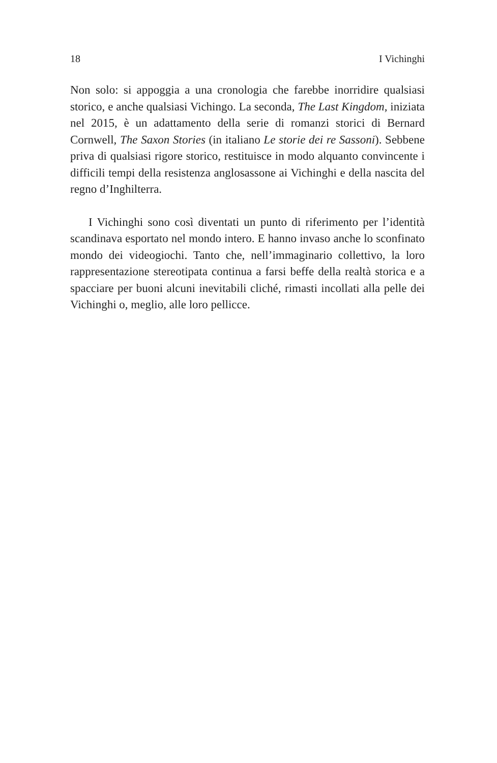18 I Vichinghi
Non solo: si appoggia a una cronologia che farebbe inorridire qualsiasi storico, e anche qualsiasi Vichingo. La seconda, The Last Kingdom, iniziata nel 2015, è un adattamento della serie di romanzi storici di Bernard Cornwell, The Saxon Stories (in italiano Le storie dei re Sassoni). Sebbene priva di qualsiasi rigore storico, restituisce in modo alquanto convincente i difficili tempi della resistenza anglosassone ai Vichinghi e della nascita del regno d’Inghilterra.
I Vichinghi sono così diventati un punto di riferimento per l’identità scandinava esportato nel mondo intero. E hanno invaso anche lo sconfinato mondo dei videogiochi. Tanto che, nell’immaginario collettivo, la loro rappresentazione stereotipata continua a farsi beffe della realtà storica e a spacciare per buoni alcuni inevitabili cliché, rimasti incollati alla pelle dei Vichinghi o, meglio, alle loro pellicce.